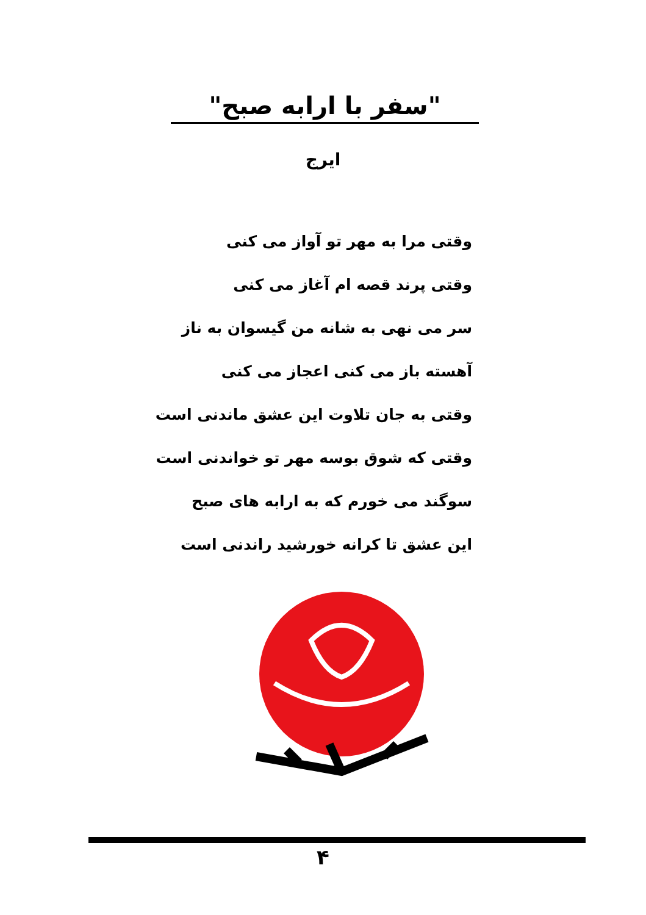"سفر با ارابه صبح"
ایرج
وقتی مرا به مهر تو آواز می کنی
وقتی پرند قصه ام آغاز می کنی
سر می نهی به شانه من گیسوان به ناز
آهسته باز می کنی اعجاز می کنی
وقتی به جان تلاوت این عشق ماندنی است
وقتی که شوق بوسه مهر تو خواندنی است
سوگند می خورم که به ارابه های صبح
این عشق تا کرانه خورشید راندنی است
۴